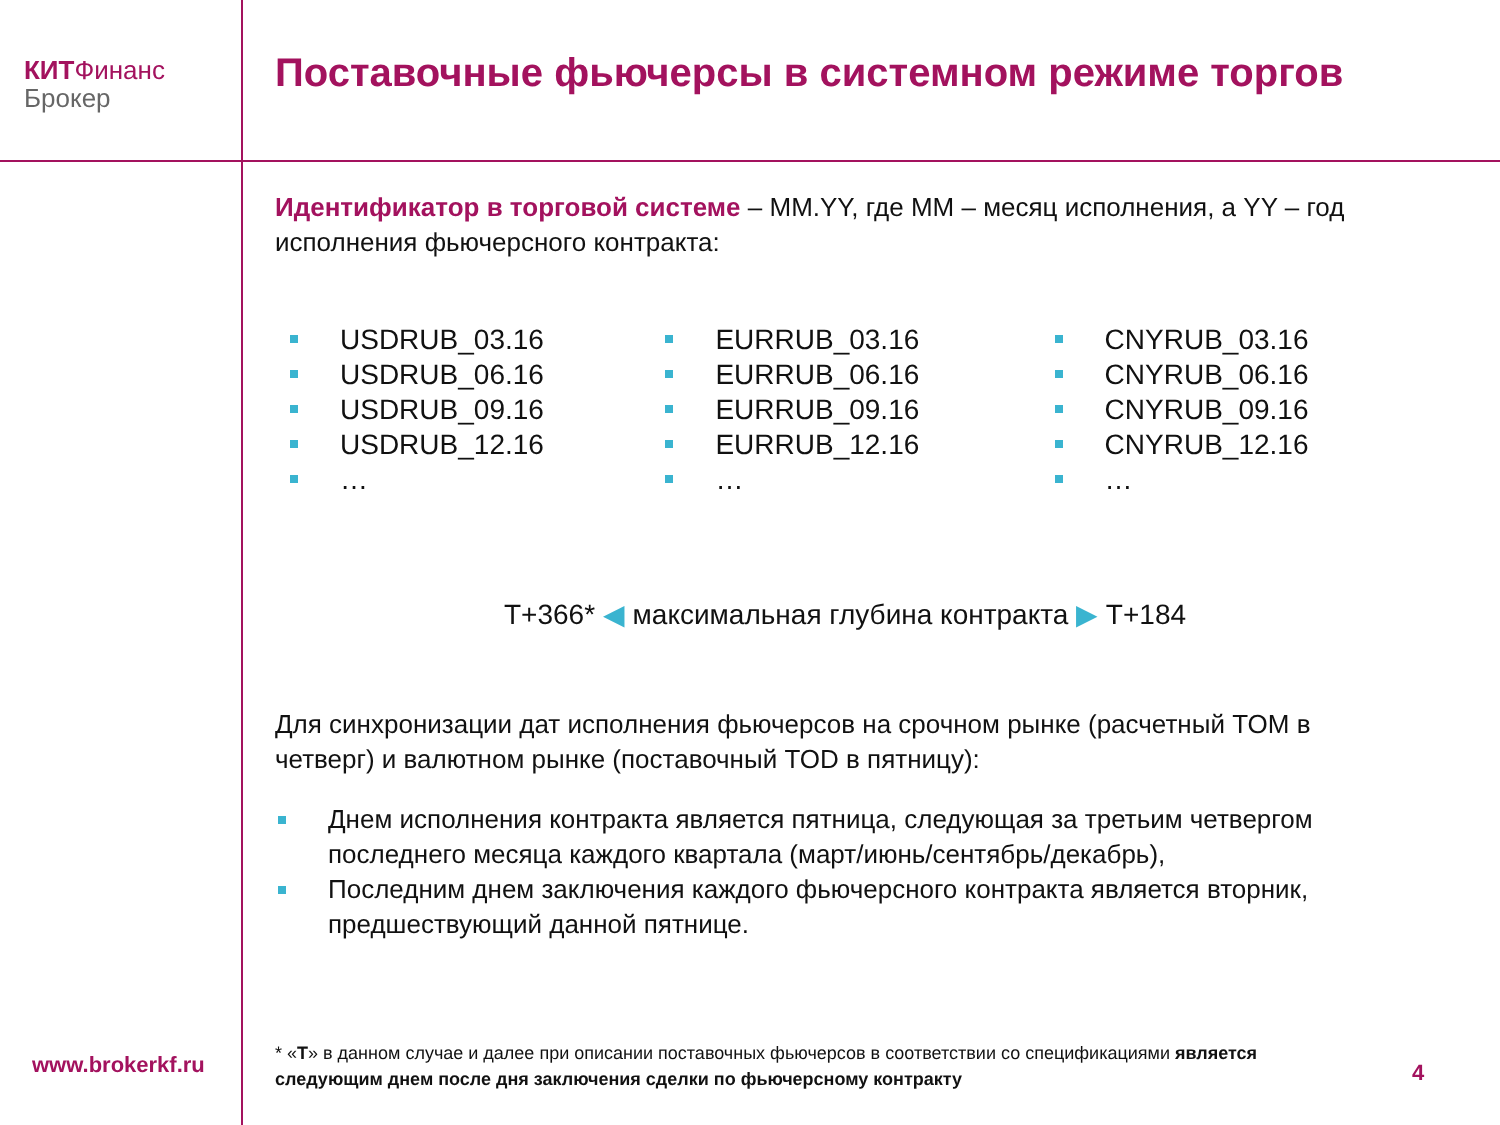КИТ Финанс
Брокер
Поставочные фьючерсы в системном режиме торгов
Идентификатор в торговой системе – MM.YY, где MM – месяц исполнения, а YY – год исполнения фьючерсного контракта:
USDRUB_03.16
USDRUB_06.16
USDRUB_09.16
USDRUB_12.16
…
EURRUB_03.16
EURRUB_06.16
EURRUB_09.16
EURRUB_12.16
…
CNYRUB_03.16
CNYRUB_06.16
CNYRUB_09.16
CNYRUB_12.16
…
T+366* ◀ максимальная глубина контракта ▶ T+184
Для синхронизации дат исполнения фьючерсов на срочном рынке (расчетный TOM в четверг) и валютном рынке (поставочный TOD в пятницу):
Днем исполнения контракта является пятница, следующая за третьим четвергом последнего месяца каждого квартала (март/июнь/сентябрь/декабрь),
Последним днем заключения каждого фьючерсного контракта является вторник, предшествующий данной пятнице.
* «T» в данном случае и далее при описании поставочных фьючерсов в соответствии со спецификациями является следующим днем после дня заключения сделки по фьючерсному контракту
www.brokerkf.ru 4